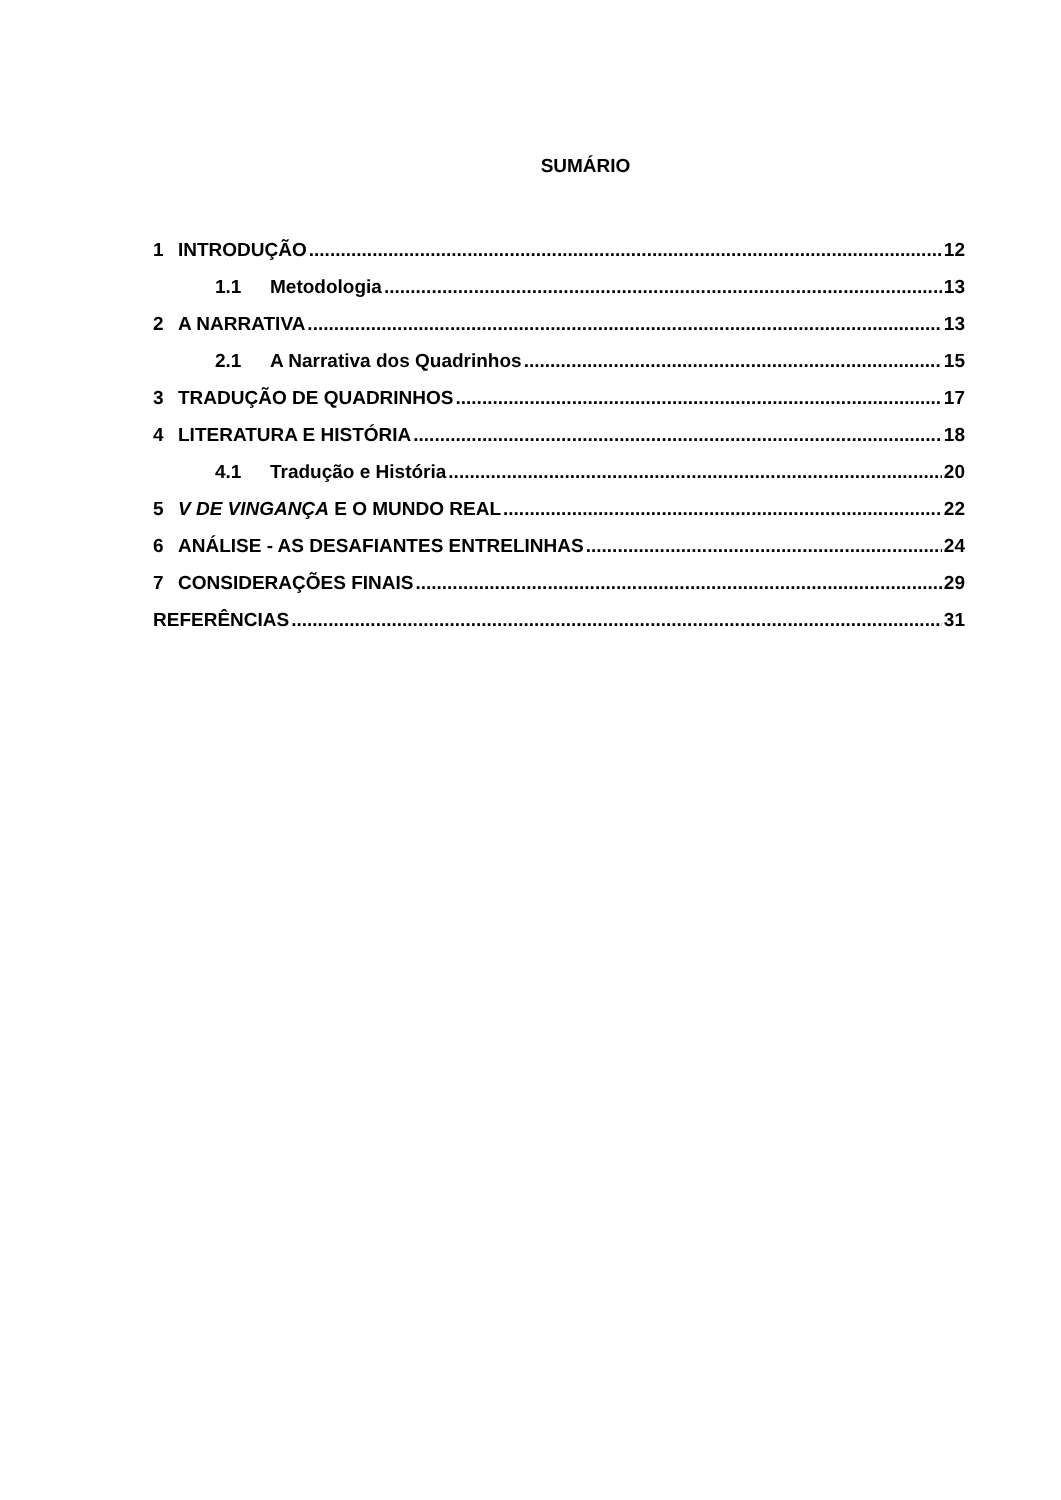SUMÁRIO
1 INTRODUÇÃO 12
1.1 Metodologia 13
2 A NARRATIVA 13
2.1 A Narrativa dos Quadrinhos 15
3 TRADUÇÃO DE QUADRINHOS 17
4 LITERATURA E HISTÓRIA 18
4.1 Tradução e História 20
5 V DE VINGANÇA E O MUNDO REAL 22
6 ANÁLISE - AS DESAFIANTES ENTRELINHAS 24
7 CONSIDERAÇÕES FINAIS 29
REFERÊNCIAS 31